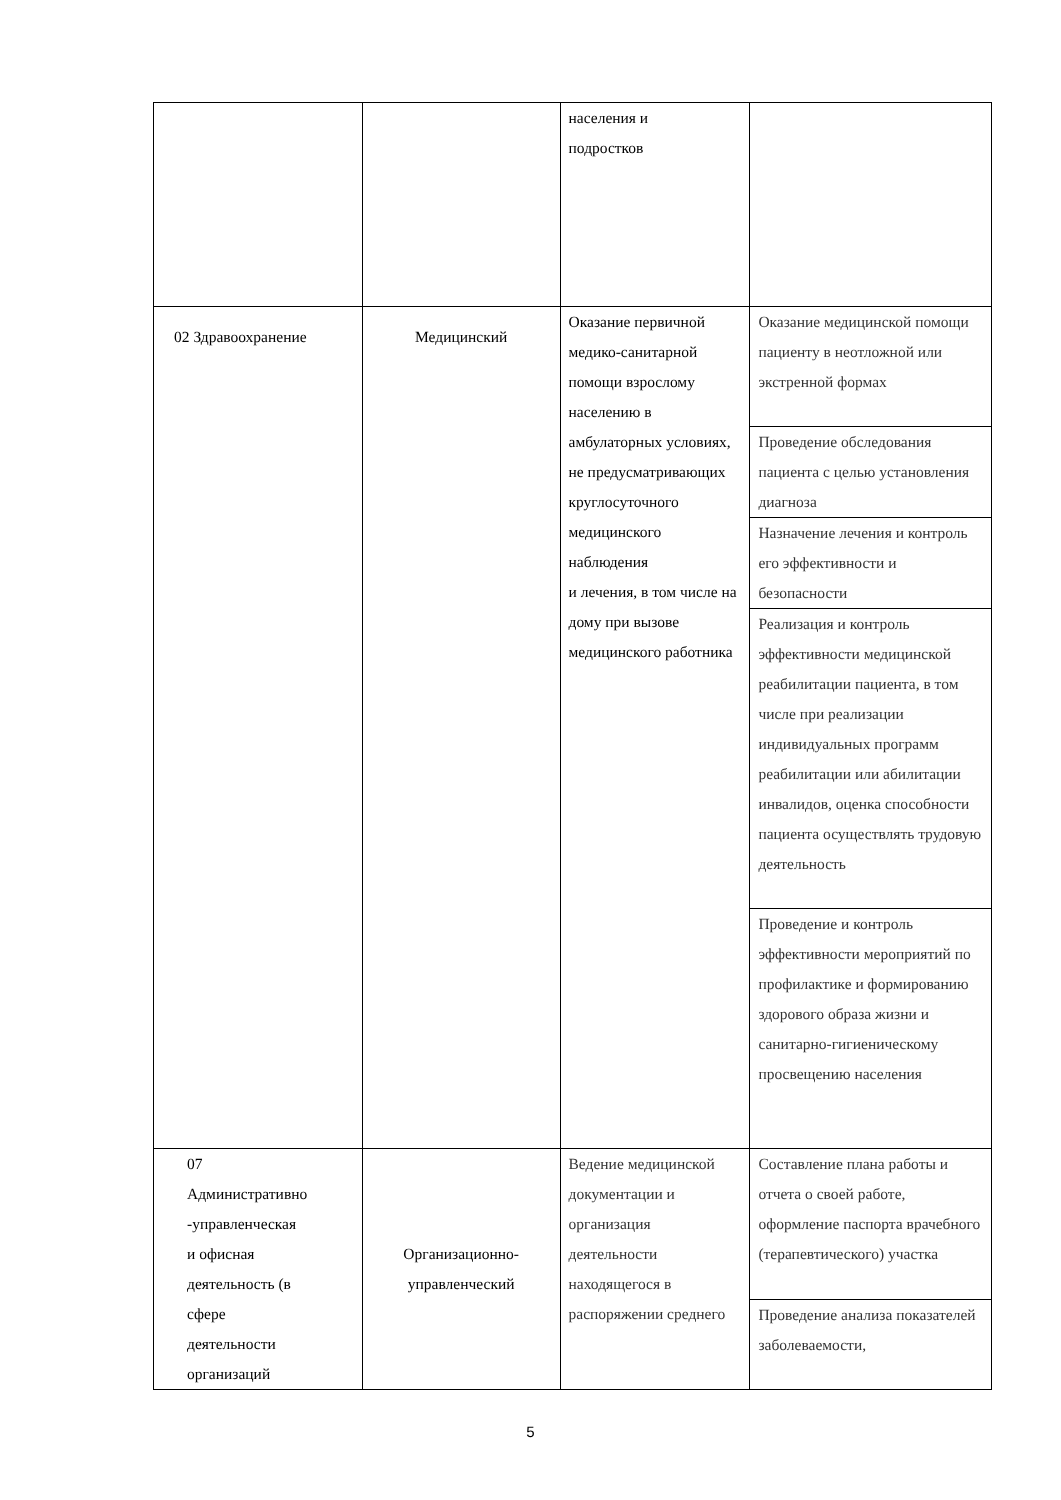| | | населения и подростков | |
| 02 Здравоохранение | Медицинский | Оказание первичной медико-санитарной помощи взрослому населению в амбулаторных условиях, не предусматривающих круглосуточного медицинского наблюдения и лечения, в том числе на дому при вызове медицинского работника | Оказание медицинской помощи пациенту в неотложной или экстренной формах |
| | | | Проведение обследования пациента с целью установления диагноза |
| | | | Назначение лечения и контроль его эффективности и безопасности |
| | | | Реализация и контроль эффективности медицинской реабилитации пациента, в том числе при реализации индивидуальных программ реабилитации или абилитации инвалидов, оценка способности пациента осуществлять трудовую деятельность |
| | | | Проведение и контроль эффективности мероприятий по профилактике и формированию здорового образа жизни и санитарно-гигиеническому просвещению населения |
| 07 Административно -управленческая и офисная деятельность (в сфере деятельности организаций | Организационно- управленческий | Ведение медицинской документации и организация деятельности находящегося в распоряжении среднего | Составление плана работы и отчета о своей работе, оформление паспорта врачебного (терапевтического) участка |
| | | | Проведение анализа показателей заболеваемости, |
5